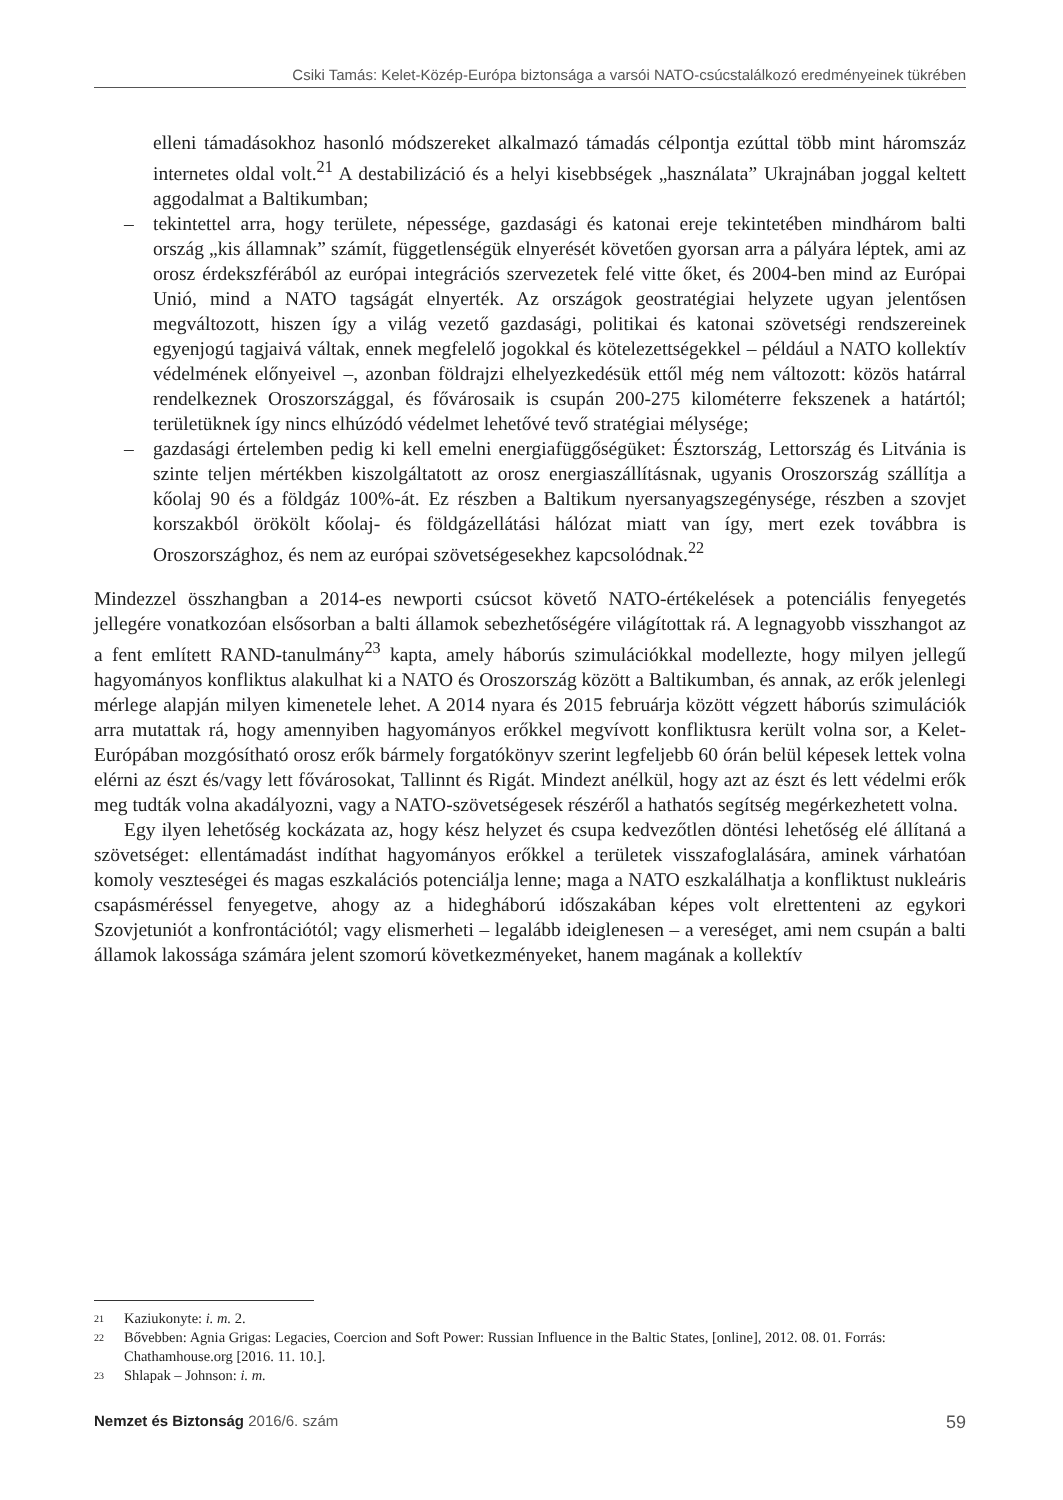Csiki Tamás: Kelet-Közép-Európa biztonsága a varsói NATO-csúcstalálkozó eredményeinek tükrében
elleni támadásokhoz hasonló módszereket alkalmazó támadás célpontja ezúttal több mint háromszáz internetes oldal volt.<sup>21</sup> A destabilizáció és a helyi kisebbségek „használata” Ukrajnában joggal keltett aggodalmat a Baltikumban;
– tekintettel arra, hogy területe, népessége, gazdasági és katonai ereje tekintetében mindhárom balti ország „kis államnak” számít, függetlenségük elnyerését követően gyorsan arra a pályára léptek, ami az orosz érdekszférából az európai integrációs szervezetek felé vitte őket, és 2004-ben mind az Európai Unió, mind a NATO tagságát elnyerték. Az országok geostratégiai helyzete ugyan jelentősen megváltozott, hiszen így a világ vezető gazdasági, politikai és katonai szövetségi rendszereinek egyenjogú tagjaivá váltak, ennek megfelelő jogokkal és kötelezettségekkel – például a NATO kollektív védelmének előnyeivel –, azonban földrajzi elhelyezkedésük ettől még nem változott: közös határral rendelkeznek Oroszországgal, és fővárosaik is csupán 200-275 kilométerre fekszenek a határtól; területüknek így nincs elhúzódó védelmet lehetővé tevő stratégiai mélysége;
– gazdasági értelemben pedig ki kell emelni energiafüggőségüket: Észtország, Lettország és Litvánia is szinte teljen mértékben kiszolgáltatott az orosz energiaszállításnak, ugyanis Oroszország szállítja a kőolaj 90 és a földgáz 100%-át. Ez részben a Baltikum nyersanyagszegénysége, részben a szovjet korszakból örökölt kőolaj- és földgázellátási hálózat miatt van így, mert ezek továbbra is Oroszországhoz, és nem az európai szövetségesekhez kapcsolódnak.<sup>22</sup>
Mindezzel összhangban a 2014-es newporti csúcsot követő NATO-értékelések a potenciális fenyegetés jellegére vonatkozóan elsősorban a balti államok sebezhetőségére világítottak rá. A legnagyobb visszhangot az a fent említett RAND-tanulmány<sup>23</sup> kapta, amely háborús szimulációkkal modellezte, hogy milyen jellegű hagyományos konfliktus alakulhat ki a NATO és Oroszország között a Baltikumban, és annak, az erők jelenlegi mérlege alapján milyen kimenetele lehet. A 2014 nyara és 2015 februárja között végzett háborús szimulációk arra mutattak rá, hogy amennyiben hagyományos erőkkel megvívott konfliktusra került volna sor, a Kelet-Európában mozgósítható orosz erők bármely forgatókönyv szerint legfeljebb 60 órán belül képesek lettek volna elérni az észt és/vagy lett fővárosokat, Tallinnt és Rigát. Mindezt anélkül, hogy azt az észt és lett védelmi erők meg tudták volna akadályozni, vagy a NATO-szövetségesek részéről a hathatós segítség megérkezhetett volna.
Egy ilyen lehetőség kockázata az, hogy kész helyzet és csupa kedvezőtlen döntési lehetőség elé állítaná a szövetséget: ellentámadást indíthat hagyományos erőkkel a területek visszafoglalására, aminek várhatóan komoly veszteségei és magas eszkalációs potenciálja lenne; maga a NATO eszkalálhatja a konfliktust nukleáris csapásméréssel fenyegetve, ahogy az a hidegháború időszakában képes volt elrettenteni az egykori Szovjetuniót a konfrontációtól; vagy elismerheti – legalább ideiglenesen – a vereséget, ami nem csupán a balti államok lakossága számára jelent szomorú következményeket, hanem magának a kollektív
21 Kaziukonyte: i. m. 2.
22 Bővebben: Agnia Grigas: Legacies, Coercion and Soft Power: Russian Influence in the Baltic States, [online], 2012. 08. 01. Forrás: Chathamhouse.org [2016. 11. 10.].
23 Shlapak – Johnson: i. m.
Nemzet és Biztonság 2016/6. szám 59